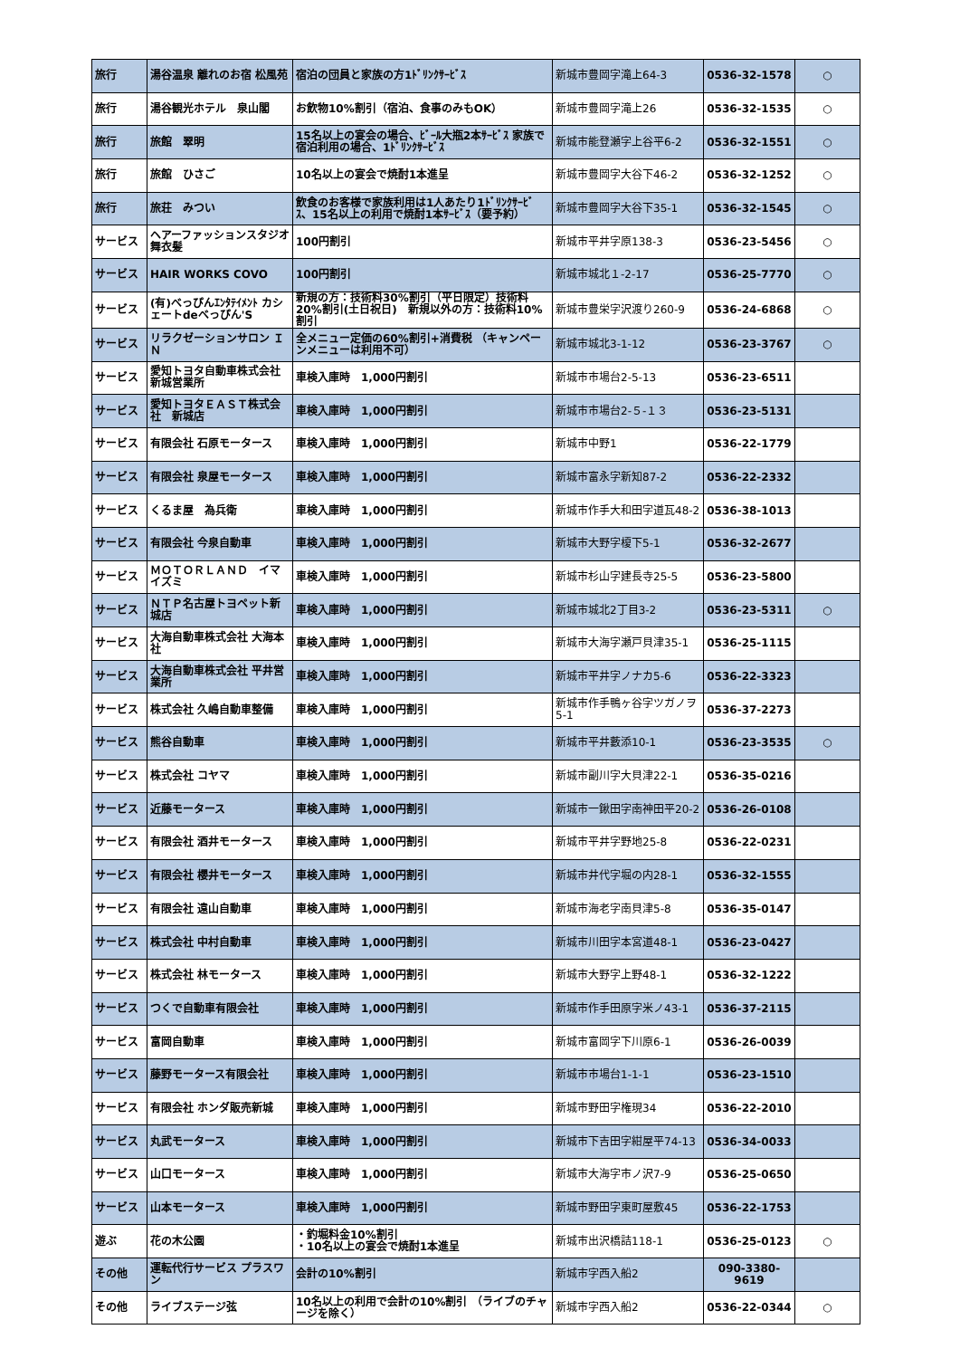| 旅行 | 湯谷温泉 離れのお宿 松風苑 | 宿泊の団員と家族の方1ﾄﾞﾘﾝｸｻｰﾋﾞｽ | 新城市豊岡字滝上64-3 | 0536-32-1578 | ○ |
| 旅行 | 湯谷観光ホテル 泉山閣 | お飲物10%割引（宿泊、食事のみもOK） | 新城市豊岡字滝上26 | 0536-32-1535 | ○ |
| 旅行 | 旅館 翠明 | 15名以上の宴会の場合、ﾋﾞｰﾙ大瓶2本ｻｰﾋﾞｽ 家族で宿泊利用の場合、1ﾄﾞﾘﾝｸｻｰﾋﾞｽ | 新城市能登瀬字上谷平6-2 | 0536-32-1551 | ○ |
| 旅行 | 旅館 ひさご | 10名以上の宴会で焼酎1本進呈 | 新城市豊岡字大谷下46-2 | 0536-32-1252 | ○ |
| 旅行 | 旅荘 みつい | 飲食のお客様で家族利用は1人あたり1ﾄﾞﾘﾝｸｻｰﾋﾞｽ、15名以上の利用で焼酎1本ｻｰﾋﾞｽ（要予約） | 新城市豊岡字大谷下35-1 | 0536-32-1545 | ○ |
| サービス | ヘアーファッションスタジオ 舞衣髪 | 100円割引 | 新城市平井字原138-3 | 0536-23-5456 | ○ |
| サービス | HAIR WORKS COVO | 100円割引 | 新城市城北１-2-17 | 0536-25-7770 | ○ |
| サービス | (有)べっぴんｴﾝﾀﾃｲﾒﾝﾄ カシェートdeべっぴん'S | 新規の方：技術料30%割引（平日限定）技術料20%割引(土日祝日) 新規以外の方：技術料10%割引 | 新城市豊栄字沢渡り260-9 | 0536-24-6868 | ○ |
| サービス | リラクゼーションサロン ＩＮ | 全メニュー定価の60%割引+消費税 （キャンペーンメニューは利用不可） | 新城市城北3-1-12 | 0536-23-3767 | ○ |
| サービス | 愛知トヨタ自動車株式会社 新城営業所 | 車検入庫時 1,000円割引 | 新城市市場台2-5-13 | 0536-23-6511 | |
| サービス | 愛知トヨタＥＡＳＴ株式会社 新城店 | 車検入庫時 1,000円割引 | 新城市市場台2-５-１３ | 0536-23-5131 | |
| サービス | 有限会社 石原モータース | 車検入庫時 1,000円割引 | 新城市中野1 | 0536-22-1779 | |
| サービス | 有限会社 泉屋モータース | 車検入庫時 1,000円割引 | 新城市富永字新知87-2 | 0536-22-2332 | |
| サービス | くるま屋 為兵衛 | 車検入庫時 1,000円割引 | 新城市作手大和田字道瓦48-2 | 0536-38-1013 | |
| サービス | 有限会社 今泉自動車 | 車検入庫時 1,000円割引 | 新城市大野字榎下5-1 | 0536-32-2677 | |
| サービス | ＭＯＴＯＲＬＡＮＤ イマイズミ | 車検入庫時 1,000円割引 | 新城市杉山字建長寺25-5 | 0536-23-5800 | |
| サービス | ＮＴＰ名古屋トヨペット新城店 | 車検入庫時 1,000円割引 | 新城市城北2丁目3-2 | 0536-23-5311 | ○ |
| サービス | 大海自動車株式会社 大海本社 | 車検入庫時 1,000円割引 | 新城市大海字瀬戸貝津35-1 | 0536-25-1115 | |
| サービス | 大海自動車株式会社 平井営業所 | 車検入庫時 1,000円割引 | 新城市平井字ノナカ5-6 | 0536-22-3323 | |
| サービス | 株式会社 久嶋自動車整備 | 車検入庫時 1,000円割引 | 新城市作手鴨ヶ谷字ツガノヲ5-1 | 0536-37-2273 | |
| サービス | 熊谷自動車 | 車検入庫時 1,000円割引 | 新城市平井藪添10-1 | 0536-23-3535 | ○ |
| サービス | 株式会社 コヤマ | 車検入庫時 1,000円割引 | 新城市副川字大貝津22-1 | 0536-35-0216 | |
| サービス | 近藤モータース | 車検入庫時 1,000円割引 | 新城市一鍬田字南神田平20-2 | 0536-26-0108 | |
| サービス | 有限会社 酒井モータース | 車検入庫時 1,000円割引 | 新城市平井字野地25-8 | 0536-22-0231 | |
| サービス | 有限会社 櫻井モータース | 車検入庫時 1,000円割引 | 新城市井代字堀の内28-1 | 0536-32-1555 | |
| サービス | 有限会社 遠山自動車 | 車検入庫時 1,000円割引 | 新城市海老字南貝津5-8 | 0536-35-0147 | |
| サービス | 株式会社 中村自動車 | 車検入庫時 1,000円割引 | 新城市川田字本宮道48-1 | 0536-23-0427 | |
| サービス | 株式会社 林モータース | 車検入庫時 1,000円割引 | 新城市大野字上野48-1 | 0536-32-1222 | |
| サービス | つくで自動車有限会社 | 車検入庫時 1,000円割引 | 新城市作手田原字米ノ43-1 | 0536-37-2115 | |
| サービス | 富岡自動車 | 車検入庫時 1,000円割引 | 新城市富岡字下川原6-1 | 0536-26-0039 | |
| サービス | 藤野モータース有限会社 | 車検入庫時 1,000円割引 | 新城市市場台1-1-1 | 0536-23-1510 | |
| サービス | 有限会社 ホンダ販売新城 | 車検入庫時 1,000円割引 | 新城市野田字権現34 | 0536-22-2010 | |
| サービス | 丸武モータース | 車検入庫時 1,000円割引 | 新城市下吉田字紺屋平74-13 | 0536-34-0033 | |
| サービス | 山口モータース | 車検入庫時 1,000円割引 | 新城市大海字市ノ沢7-9 | 0536-25-0650 | |
| サービス | 山本モータース | 車検入庫時 1,000円割引 | 新城市野田字東町屋敷45 | 0536-22-1753 | |
| 遊ぶ | 花の木公園 | ・釣堀料金10%割引 ・10名以上の宴会で焼酎1本進呈 | 新城市出沢橋詰118-1 | 0536-25-0123 | ○ |
| その他 | 運転代行サービス プラスワン | 会計の10%割引 | 新城市字西入船2 | 090-3380-9619 | |
| その他 | ライブステージ弦 | 10名以上の利用で会計の10%割引 （ライブのチャージを除く） | 新城市字西入船2 | 0536-22-0344 | ○ |